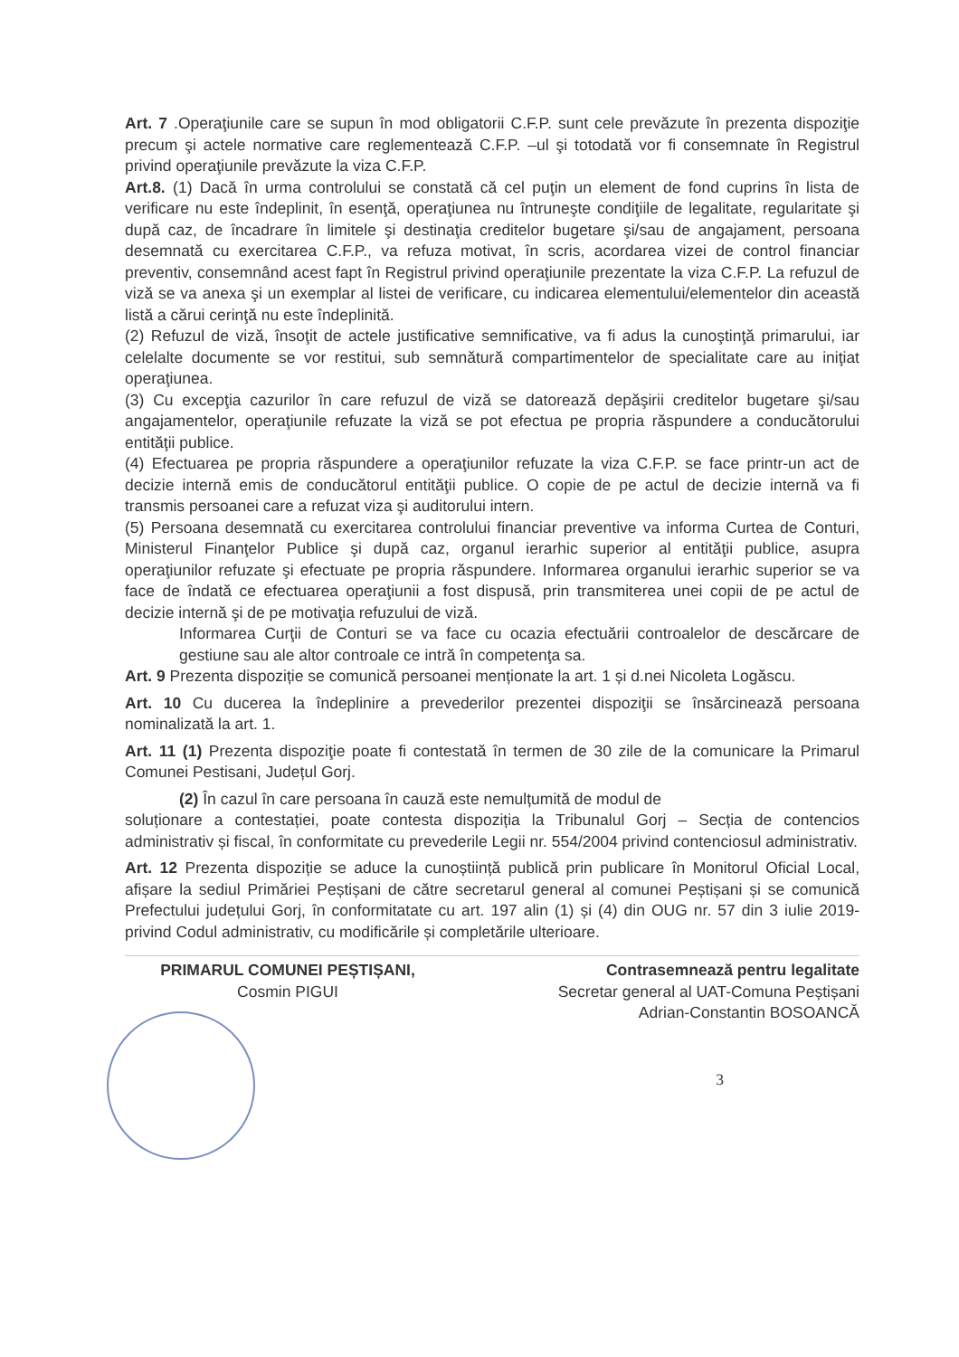Art. 7 .Operaţiunile care se supun în mod obligatorii C.F.P. sunt cele prevăzute în prezenta dispoziţie precum şi actele normative care reglementează C.F.P. –ul şi totodată vor fi consemnate în Registrul privind operaţiunile prevăzute la viza C.F.P.
Art.8. (1) Dacă în urma controlului se constată că cel puţin un element de fond cuprins în lista de verificare nu este îndeplinit, în esenţă, operaţiunea nu întruneşte condiţiile de legalitate, regularitate şi după caz, de încadrare în limitele şi destinaţia creditelor bugetare şi/sau de angajament, persoana desemnată cu exercitarea C.F.P., va refuza motivat, în scris, acordarea vizei de control financiar preventiv, consemnând acest fapt în Registrul privind operaţiunile prezentate la viza C.F.P. La refuzul de viză se va anexa şi un exemplar al listei de verificare, cu indicarea elementului/elementelor din această listă a cărui cerinţă nu este îndeplinită.
(2) Refuzul de viză, însoţit de actele justificative semnificative, va fi adus la cunoştinţă primarului, iar celelalte documente se vor restitui, sub semnătură compartimentelor de specialitate care au iniţiat operaţiunea.
(3) Cu excepţia cazurilor în care refuzul de viză se datorează depăşirii creditelor bugetare şi/sau angajamentelor, operaţiunile refuzate la viză se pot efectua pe propria răspundere a conducătorului entităţii publice.
(4) Efectuarea pe propria răspundere a operaţiunilor refuzate la viza C.F.P. se face printr-un act de decizie internă emis de conducătorul entităţii publice. O copie de pe actul de decizie internă va fi transmis persoanei care a refuzat viza şi auditorului intern.
(5) Persoana desemnată cu exercitarea controlului financiar preventive va informa Curtea de Conturi, Ministerul Finanţelor Publice şi după caz, organul ierarhic superior al entităţii publice, asupra operaţiunilor refuzate şi efectuate pe propria răspundere. Informarea organului ierarhic superior se va face de îndată ce efectuarea operaţiunii a fost dispusă, prin transmiterea unei copii de pe actul de decizie internă şi de pe motivaţia refuzului de viză.
Informarea Curţii de Conturi se va face cu ocazia efectuării controalelor de descărcare de gestiune sau ale altor controale ce intră în competenţa sa.
Art. 9 Prezenta dispoziție se comunică persoanei menționate la art. 1 și d.nei Nicoleta Logăscu.
Art. 10 Cu ducerea la îndeplinire a prevederilor prezentei dispoziţii se însărcinează persoana nominalizată la art. 1.
Art. 11 (1) Prezenta dispoziţie poate fi contestată în termen de 30 zile de la comunicare la Primarul Comunei Pestisani, Județul Gorj.
(2) În cazul în care persoana în cauză este nemulțumită de modul de
soluționare a contestației, poate contesta dispoziția la Tribunalul Gorj – Secția de contencios administrativ și fiscal, în conformitate cu prevederile Legii nr. 554/2004 privind contenciosul administrativ.
Art. 12 Prezenta dispoziție se aduce la cunoștiință publică prin publicare în Monitorul Oficial Local, afișare la sediul Primăriei Peștișani de către secretarul general al comunei Peștișani și se comunică Prefectului județului Gorj, în conformitatate cu art. 197 alin (1) și (4) din OUG nr. 57 din 3 iulie 2019-privind Codul administrativ, cu modificările și completările ulterioare.
PRIMARUL COMUNEI PEȘTIȘANI,
Cosmin PIGUI
Contrasemnează pentru legalitate
Secretar general al UAT-Comuna Peștișani
Adrian-Constantin BOSOANCĂ
3